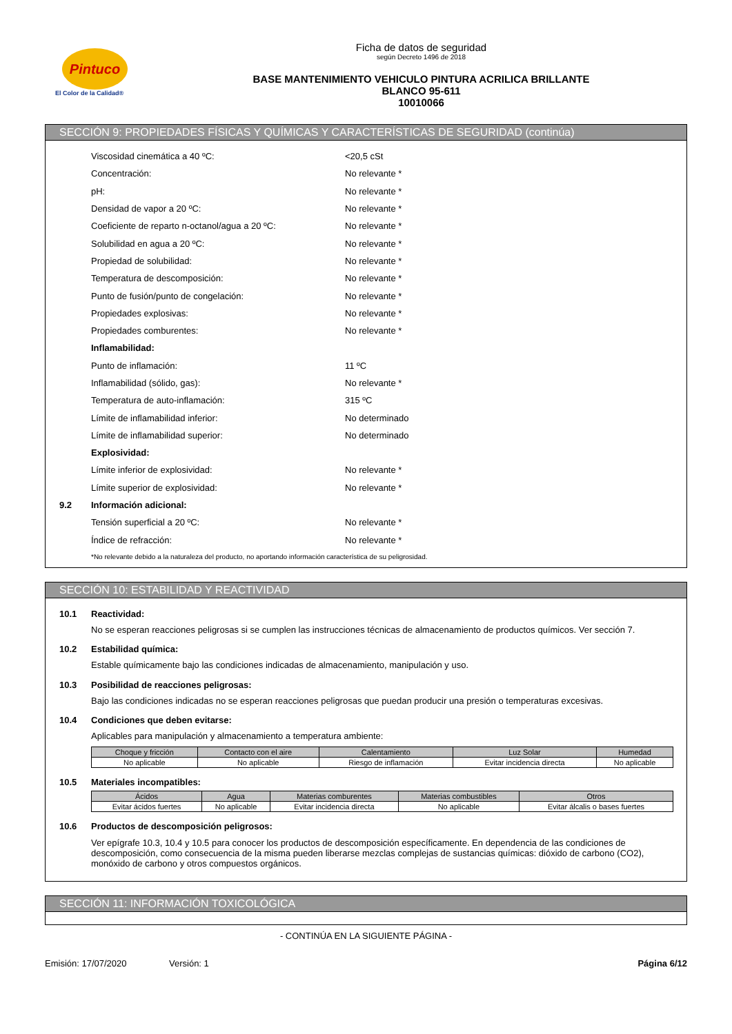Pintuco
El Color de la Calidad®
Ficha de datos de seguridad
según Decreto 1496 de 2018
BASE MANTENIMIENTO VEHICULO PINTURA ACRILICA BRILLANTE
BLANCO 95-611
10010066
SECCIÓN 9: PROPIEDADES FÍSICAS Y QUÍMICAS Y CARACTERÍSTICAS DE SEGURIDAD (continúa)
Viscosidad cinemática a 40 ºC: <20,5 cSt
Concentración: No relevante *
pH: No relevante *
Densidad de vapor a 20 ºC: No relevante *
Coeficiente de reparto n-octanol/agua a 20 ºC: No relevante *
Solubilidad en agua a 20 ºC: No relevante *
Propiedad de solubilidad: No relevante *
Temperatura de descomposición: No relevante *
Punto de fusión/punto de congelación: No relevante *
Propiedades explosivas: No relevante *
Propiedades comburentes: No relevante *
Inflamabilidad:
Punto de inflamación: 11 ºC
Inflamabilidad (sólido, gas): No relevante *
Temperatura de auto-inflamación: 315 ºC
Límite de inflamabilidad inferior: No determinado
Límite de inflamabilidad superior: No determinado
Explosividad:
Límite inferior de explosividad: No relevante *
Límite superior de explosividad: No relevante *
9.2 Información adicional:
Tensión superficial a 20 ºC: No relevante *
Índice de refracción: No relevante *
*No relevante debido a la naturaleza del producto, no aportando información característica de su peligrosidad.
SECCIÓN 10: ESTABILIDAD Y REACTIVIDAD
10.1 Reactividad:
No se esperan reacciones peligrosas si se cumplen las instrucciones técnicas de almacenamiento de productos químicos. Ver sección 7.
10.2 Estabilidad química:
Estable químicamente bajo las condiciones indicadas de almacenamiento, manipulación y uso.
10.3 Posibilidad de reacciones peligrosas:
Bajo las condiciones indicadas no se esperan reacciones peligrosas que puedan producir una presión o temperaturas excesivas.
10.4 Condiciones que deben evitarse:
Aplicables para manipulación y almacenamiento a temperatura ambiente:
| Choque y fricción | Contacto con el aire | Calentamiento | Luz Solar | Humedad |
| --- | --- | --- | --- | --- |
| No aplicable | No aplicable | Riesgo de inflamación | Evitar incidencia directa | No aplicable |
10.5 Materiales incompatibles:
| Ácidos | Agua | Materias comburentes | Materias combustibles | Otros |
| --- | --- | --- | --- | --- |
| Evitar ácidos fuertes | No aplicable | Evitar incidencia directa | No aplicable | Evitar álcalis o bases fuertes |
10.6 Productos de descomposición peligrosos:
Ver epígrafe 10.3, 10.4 y 10.5 para conocer los productos de descomposición específicamente. En dependencia de las condiciones de descomposición, como consecuencia de la misma pueden liberarse mezclas complejas de sustancias químicas: dióxido de carbono (CO2), monóxido de carbono y otros compuestos orgánicos.
SECCIÓN 11: INFORMACIÓN TOXICOLÓGICA
- CONTINÚA EN LA SIGUIENTE PÁGINA -
Emisión: 17/07/2020 Versión: 1 Página 6/12